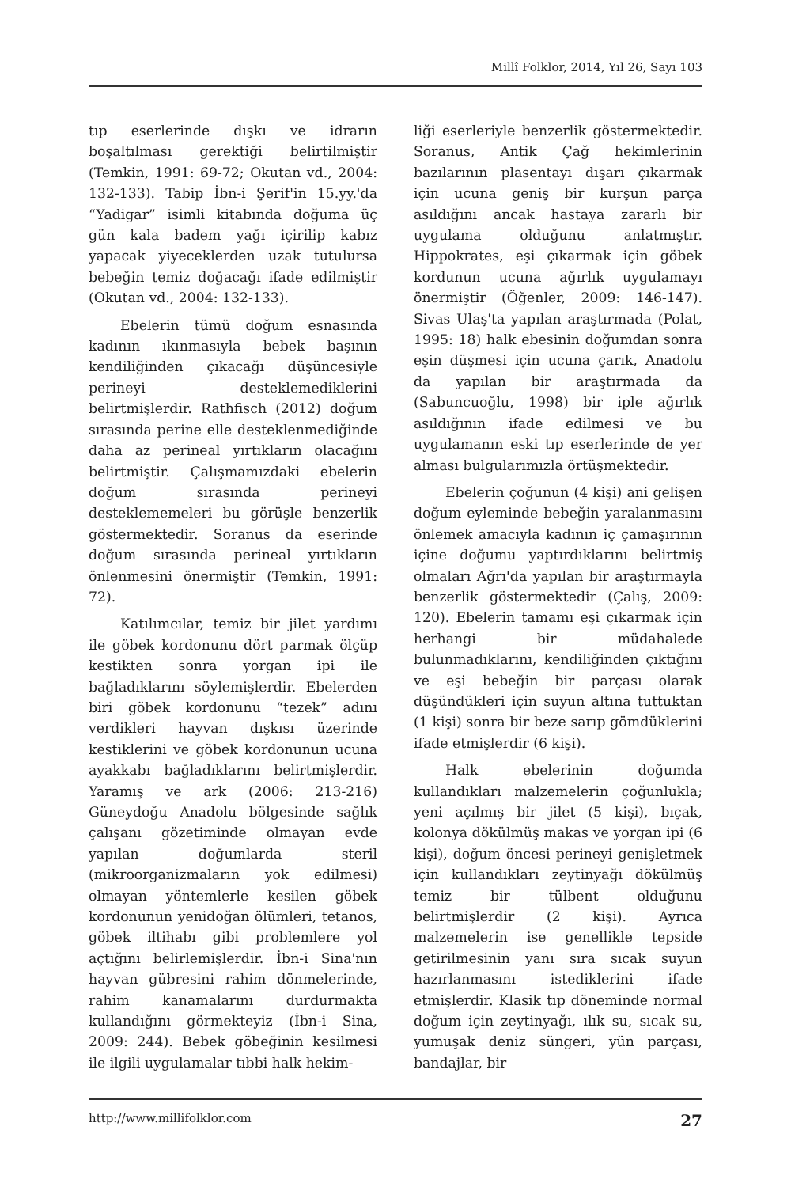Millî Folklor, 2014, Yıl 26, Sayı 103
tıp eserlerinde dışkı ve idrarın boşaltılması gerektiği belirtilmiştir (Temkin, 1991: 69-72; Okutan vd., 2004: 132-133). Tabip İbn-i Şerif'in 15.yy.'da “Yadigar” isimli kitabında doğuma üç gün kala badem yağı içirilip kabız yapacak yiyeceklerden uzak tutulursa bebeğin temiz doğacağı ifade edilmiştir (Okutan vd., 2004: 132-133).
Ebelerin tümü doğum esnasında kadının ıkınmasıyla bebek başının kendiliğinden çıkacağı düşüncesiyle perineyi desteklemediklerini belirtmişlerdir. Rathfisch (2012) doğum sırasında perine elle desteklenmediğinde daha az perineal yırtıkların olacağını belirtmiştir. Çalışmamızdaki ebelerin doğum sırasında perineyi desteklememeleri bu görüşle benzerlik göstermektedir. Soranus da eserinde doğum sırasında perineal yırtıkların önlenmesini önermiştir (Temkin, 1991: 72).
Katılımcılar, temiz bir jilet yardımı ile göbek kordonunu dört parmak ölçüp kestikten sonra yorgan ipi ile bağladıklarını söylemişlerdir. Ebelerden biri göbek kordonunu “tezek” adını verdikleri hayvan dışkısı üzerinde kestiklerini ve göbek kordonunun ucuna ayakkabı bağladıklarını belirtmişlerdir. Yaramış ve ark (2006: 213-216) Güneydoğu Anadolu bölgesinde sağlık çalışanı gözetiminde olmayan evde yapılan doğumlarda steril (mikroorganizmaların yok edilmesi) olmayan yöntemlerle kesilen göbek kordonunun yenidoğan ölümleri, tetanos, göbek iltihabı gibi problemlere yol açtığını belirlemişlerdir. İbn-i Sina'nın hayvan gübresini rahim dönmelerinde, rahim kanamalarını durdurmakta kullandığını görmekteyiz (İbn-i Sina, 2009: 244). Bebek göbeğinin kesilmesi ile ilgili uygulamalar tıbbi halk hekim-
liği eserleriyle benzerlik göstermektedir. Soranus, Antik Çağ hekimlerinin bazılarının plasentayı dışarı çıkarmak için ucuna geniş bir kurşun parça asıldığını ancak hastaya zararlı bir uygulama olduğunu anlatmıştır. Hippokrates, eşi çıkarmak için göbek kordunun ucuna ağırlık uygulamayı önermiştir (Öğenler, 2009: 146-147). Sivas Ulaş'ta yapılan araştırmada (Polat, 1995: 18) halk ebesinin doğumdan sonra eşin düşmesi için ucuna çarık, Anadolu da yapılan bir araştırmada da (Sabuncuoğlu, 1998) bir iple ağırlık asıldığının ifade edilmesi ve bu uygulamanın eski tıp eserlerinde de yer alması bulgularımızla örtüşmektedir.
Ebelerin çoğunun (4 kişi) ani gelişen doğum eyleminde bebeğin yaralanmasını önlemek amacıyla kadının iç çamaşırının içine doğumu yaptırdıklarını belirtmiş olmaları Ağrı'da yapılan bir araştırmayla benzerlik göstermektedir (Çalış, 2009: 120). Ebelerin tamamı eşi çıkarmak için herhangi bir müdahalede bulunmadıklarını, kendiliğinden çıktığını ve eşi bebeğin bir parçası olarak düşündükleri için suyun altına tuttuktan (1 kişi) sonra bir beze sarıp gömdüklerini ifade etmişlerdir (6 kişi).
Halk ebelerinin doğumda kullandıkları malzemelerin çoğunlukla; yeni açılmış bir jilet (5 kişi), bıçak, kolonya dökülmüş makas ve yorgan ipi (6 kişi), doğum öncesi perineyi genişletmek için kullandıkları zeytinyağı dökülmüş temiz bir tülbent olduğunu belirtmişlerdir (2 kişi). Ayrıca malzemelerin ise genellikle tepside getirilmesinin yanı sıra sıcak suyun hazırlanmasını istediklerini ifade etmişlerdir. Klasik tıp döneminde normal doğum için zeytinyağı, ılık su, sıcak su, yumuşak deniz süngeri, yün parçası, bandajlar, bir
http://www.millifolklor.com 27